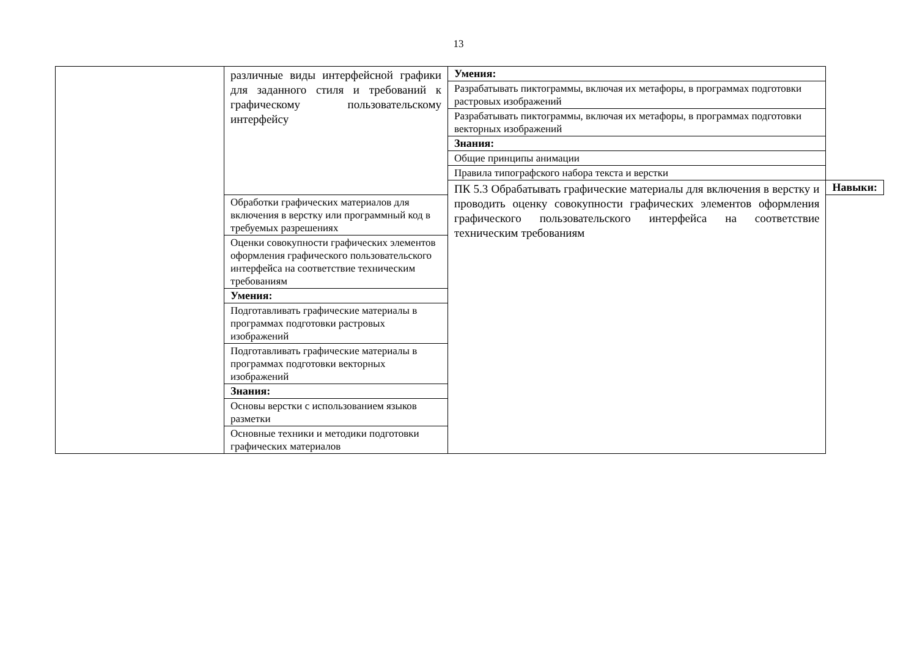13
| | различные виды интерфейсной графики для заданного стиля и требований к графическому пользовательскому интерфейсу | Умения: | |
| | | Разрабатывать пиктограммы, включая их метафоры, в программах подготовки растровых изображений | |
| | | Разрабатывать пиктограммы, включая их метафоры, в программах подготовки векторных изображений | |
| | | Знания: | |
| | | Общие принципы анимации | |
| | | Правила типографского набора текста и верстки | |
| | | ПК 5.3 Обрабатывать графические материалы для включения в верстку и проводить оценку совокупности графических элементов оформления графического пользовательского интерфейса на соответствие техническим требованиям | Навыки: |
| | Обработки графических материалов для включения в верстку или программный код в требуемых разрешениях | | |
| | Оценки совокупности графических элементов оформления графического пользовательского интерфейса на соответствие техническим требованиям | | |
| | Умения: | | |
| | Подготавливать графические материалы в программах подготовки растровых изображений | | |
| | Подготавливать графические материалы в программах подготовки векторных изображений | | |
| | Знания: | | |
| | Основы верстки с использованием языков разметки | | |
| | Основные техники и методики подготовки графических материалов | | |